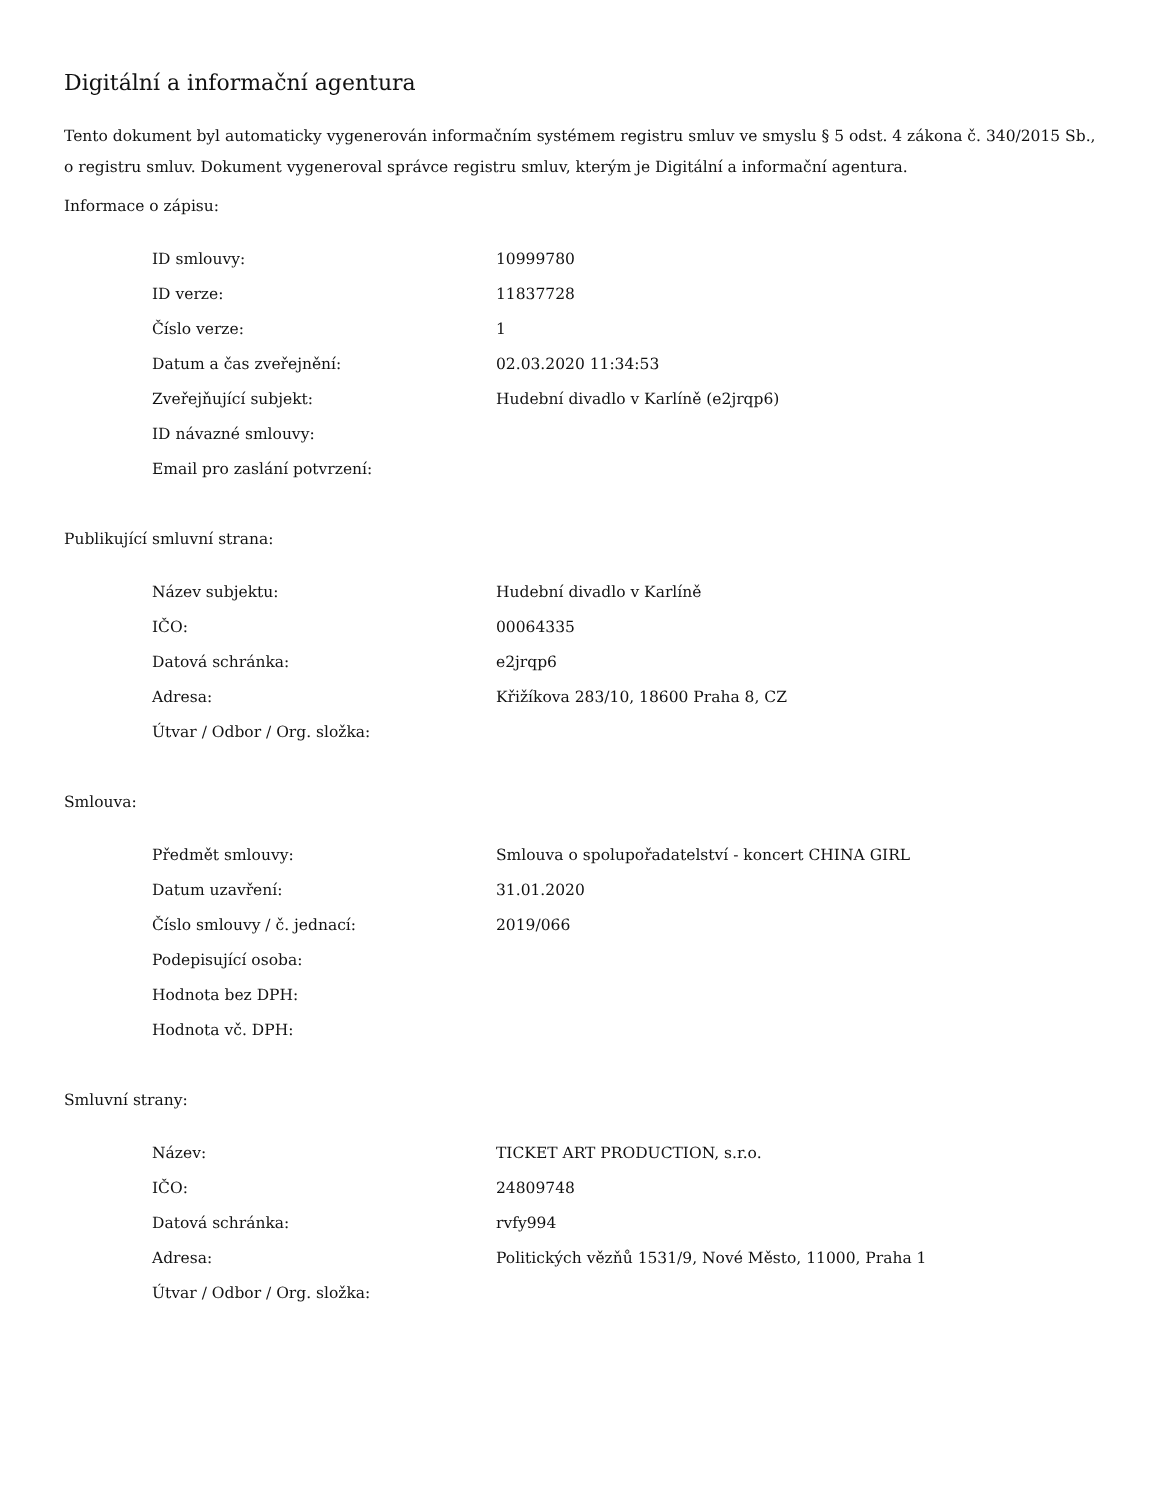Digitální a informační agentura
Tento dokument byl automaticky vygenerován informačním systémem registru smluv ve smyslu § 5 odst. 4 zákona č. 340/2015 Sb., o registru smluv. Dokument vygeneroval správce registru smluv, kterým je Digitální a informační agentura.
Informace o zápisu:
| ID smlouvy: | 10999780 |
| ID verze: | 11837728 |
| Číslo verze: | 1 |
| Datum a čas zveřejnění: | 02.03.2020 11:34:53 |
| Zveřejňující subjekt: | Hudební divadlo v Karlíně (e2jrqp6) |
| ID návazné smlouvy: | |
| Email pro zaslání potvrzení: | |
Publikující smluvní strana:
| Název subjektu: | Hudební divadlo v Karlíně |
| IČO: | 00064335 |
| Datová schránka: | e2jrqp6 |
| Adresa: | Křižíkova 283/10, 18600 Praha 8, CZ |
| Útvar / Odbor / Org. složka: | |
Smlouva:
| Předmět smlouvy: | Smlouva o spolupořadatelství - koncert CHINA GIRL |
| Datum uzavření: | 31.01.2020 |
| Číslo smlouvy / č. jednací: | 2019/066 |
| Podepisující osoba: | |
| Hodnota bez DPH: | |
| Hodnota vč. DPH: | |
Smluvní strany:
| Název: | TICKET ART PRODUCTION, s.r.o. |
| IČO: | 24809748 |
| Datová schránka: | rvfy994 |
| Adresa: | Politických vězňů 1531/9, Nové Město, 11000, Praha 1 |
| Útvar / Odbor / Org. složka: | |